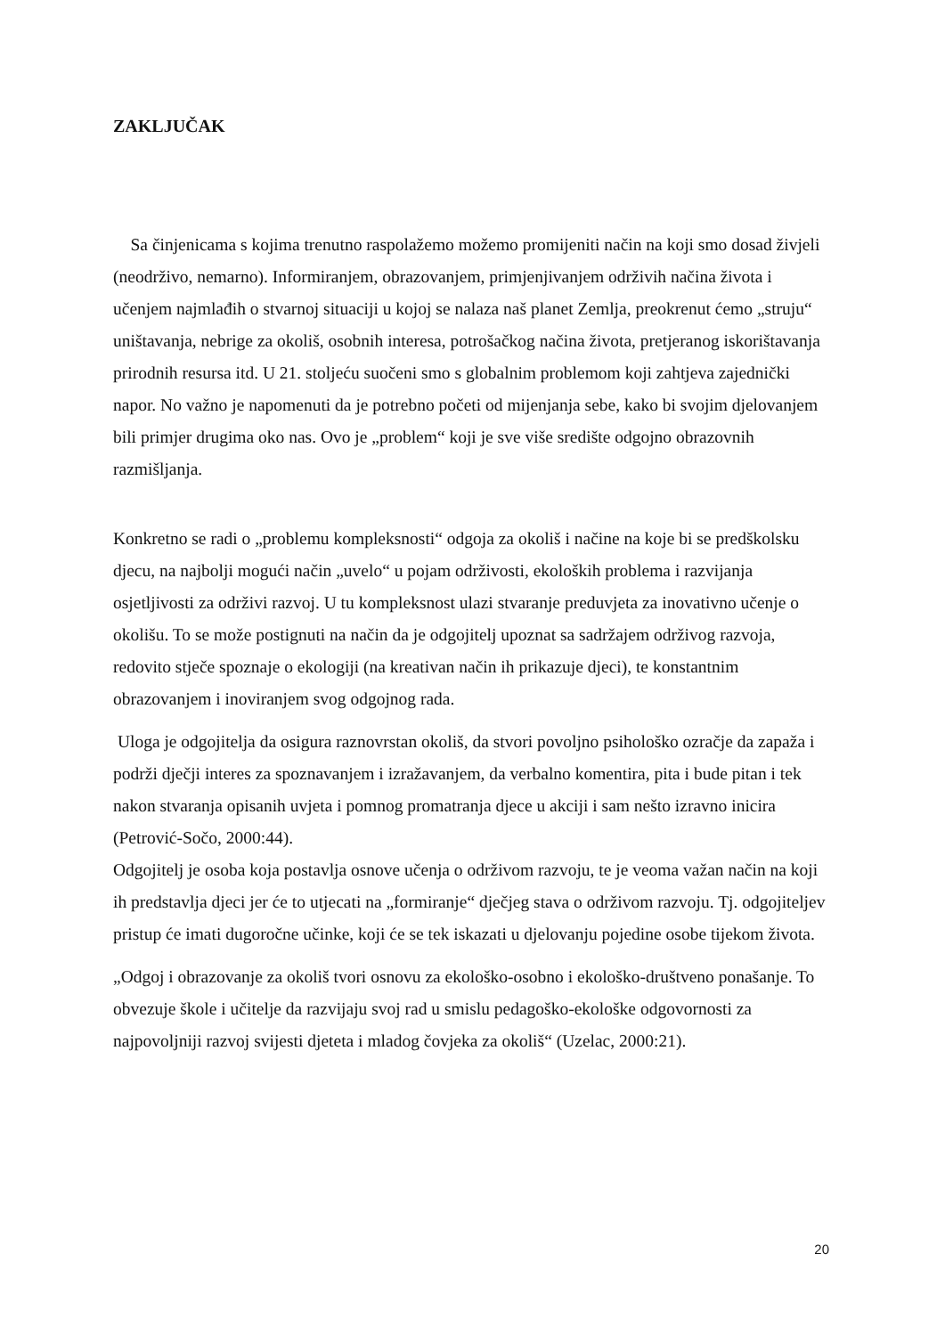ZAKLJUČAK
Sa činjenicama s kojima trenutno raspolažemo možemo promijeniti način na koji smo dosad živjeli (neodrživo, nemarno). Informiranjem, obrazovanjem, primjenjivanjem održivih načina života i učenjem najmlađih o stvarnoj situaciji u kojoj se nalaza naš planet Zemlja, preokrenut ćemo „struju“ uništavanja, nebrige za okoliš, osobnih interesa, potrošačkog načina života, pretjeranog iskorištavanja prirodnih resursa itd. U 21. stoljeću suočeni smo s globalnim problemom koji zahtjeva zajednički napor. No važno je napomenuti da je potrebno početi od mijenjanja sebe, kako bi svojim djelovanjem bili primjer drugima oko nas. Ovo je „problem“ koji je sve više središte odgojno obrazovnih razmišljanja.
Konkretno se radi o „problemu kompleksnosti“ odgoja za okoliš i načine na koje bi se predškolsku djecu, na najbolji mogući način „uvelo“ u pojam održivosti, ekoloških problema i razvijanja osjetljivosti za održivi razvoj. U tu kompleksnost ulazi stvaranje preduvjeta za inovativno učenje o okolišu. To se može postignuti na način da je odgojitelj upoznat sa sadržajem održivog razvoja, redovito stječe spoznaje o ekologiji (na kreativan način ih prikazuje djeci), te konstantnim obrazovanjem i inoviranjem svog odgojnog rada.
Uloga je odgojitelja da osigura raznovrstan okoliš, da stvori povoljno psihološko ozračje da zapaža i podrži dječji interes za spoznavanjem i izražavanjem, da verbalno komentira, pita i bude pitan i tek nakon stvaranja opisanih uvjeta i pomnog promatranja djece u akciji i sam nešto izravno inicira (Petrović-Sočo, 2000:44).
Odgojitelj je osoba koja postavlja osnove učenja o održivom razvoju, te je veoma važan način na koji ih predstavlja djeci jer će to utjecati na „formiranje“ dječjeg stava o održivom razvoju. Tj. odgojiteljev pristup će imati dugoročne učinke, koji će se tek iskazati u djelovanju pojedine osobe tijekom života.
„Odgoj i obrazovanje za okoliš tvori osnovu za ekološko-osobno i ekološko-društveno ponašanje. To obvezuje škole i učitelje da razvijaju svoj rad u smislu pedagoško-ekološke odgovornosti za najpovoljniji razvoj svijesti djeteta i mladog čovjeka za okoliš“ (Uzelac, 2000:21).
20